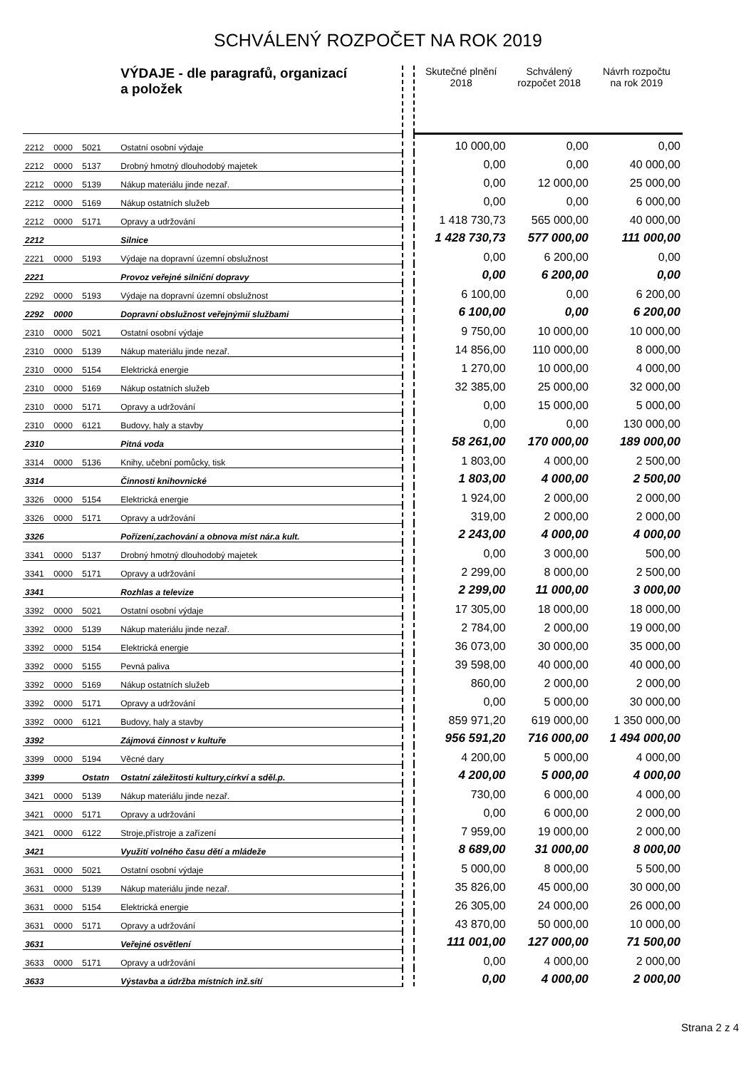SCHVÁLENÝ ROZPOČET NA ROK 2019
| | | | VÝDAJE - dle paragrafů, organizací a položek | | Skutečné plnění 2018 | Schválený rozpočet 2018 | Návrh rozpočtu na rok 2019 |
| 2212 | 0000 | 5021 | Ostatní osobní výdaje | | 10 000,00 | 0,00 | 0,00 |
| 2212 | 0000 | 5137 | Drobný hmotný dlouhodobý majetek | | 0,00 | 0,00 | 40 000,00 |
| 2212 | 0000 | 5139 | Nákup materiálu jinde nezař. | | 0,00 | 12 000,00 | 25 000,00 |
| 2212 | 0000 | 5169 | Nákup ostatních služeb | | 0,00 | 0,00 | 6 000,00 |
| 2212 | 0000 | 5171 | Opravy a udržování | | 1 418 730,73 | 565 000,00 | 40 000,00 |
| 2212 | | | Silnice | | 1 428 730,73 | 577 000,00 | 111 000,00 |
| 2221 | 0000 | 5193 | Výdaje na dopravní územní obslužnost | | 0,00 | 6 200,00 | 0,00 |
| 2221 | | | Provoz veřejné silniční dopravy | | 0,00 | 6 200,00 | 0,00 |
| 2292 | 0000 | 5193 | Výdaje na dopravní územní obslužnost | | 6 100,00 | 0,00 | 6 200,00 |
| 2292 | 0000 | | Dopravní obslužnost veřejnýmií službami | | 6 100,00 | 0,00 | 6 200,00 |
| 2310 | 0000 | 5021 | Ostatní osobní výdaje | | 9 750,00 | 10 000,00 | 10 000,00 |
| 2310 | 0000 | 5139 | Nákup materiálu jinde nezař. | | 14 856,00 | 110 000,00 | 8 000,00 |
| 2310 | 0000 | 5154 | Elektrická energie | | 1 270,00 | 10 000,00 | 4 000,00 |
| 2310 | 0000 | 5169 | Nákup ostatních služeb | | 32 385,00 | 25 000,00 | 32 000,00 |
| 2310 | 0000 | 5171 | Opravy a udržování | | 0,00 | 15 000,00 | 5 000,00 |
| 2310 | 0000 | 6121 | Budovy, haly a stavby | | 0,00 | 0,00 | 130 000,00 |
| 2310 | | | Pitná voda | | 58 261,00 | 170 000,00 | 189 000,00 |
| 3314 | 0000 | 5136 | Knihy, učební pomůcky, tisk | | 1 803,00 | 4 000,00 | 2 500,00 |
| 3314 | | | Činnosti knihovnické | | 1 803,00 | 4 000,00 | 2 500,00 |
| 3326 | 0000 | 5154 | Elektrická energie | | 1 924,00 | 2 000,00 | 2 000,00 |
| 3326 | 0000 | 5171 | Opravy a udržování | | 319,00 | 2 000,00 | 2 000,00 |
| 3326 | | | Pořízení,zachování a obnova míst nár.a kult. | | 2 243,00 | 4 000,00 | 4 000,00 |
| 3341 | 0000 | 5137 | Drobný hmotný dlouhodobý majetek | | 0,00 | 3 000,00 | 500,00 |
| 3341 | 0000 | 5171 | Opravy a udržování | | 2 299,00 | 8 000,00 | 2 500,00 |
| 3341 | | | Rozhlas a televize | | 2 299,00 | 11 000,00 | 3 000,00 |
| 3392 | 0000 | 5021 | Ostatní osobní výdaje | | 17 305,00 | 18 000,00 | 18 000,00 |
| 3392 | 0000 | 5139 | Nákup materiálu jinde nezař. | | 2 784,00 | 2 000,00 | 19 000,00 |
| 3392 | 0000 | 5154 | Elektrická energie | | 36 073,00 | 30 000,00 | 35 000,00 |
| 3392 | 0000 | 5155 | Pevná paliva | | 39 598,00 | 40 000,00 | 40 000,00 |
| 3392 | 0000 | 5169 | Nákup ostatních služeb | | 860,00 | 2 000,00 | 2 000,00 |
| 3392 | 0000 | 5171 | Opravy a udržování | | 0,00 | 5 000,00 | 30 000,00 |
| 3392 | 0000 | 6121 | Budovy, haly a stavby | | 859 971,20 | 619 000,00 | 1 350 000,00 |
| 3392 | | | Zájmová činnost v kultuře | | 956 591,20 | 716 000,00 | 1 494 000,00 |
| 3399 | 0000 | 5194 | Věcné dary | | 4 200,00 | 5 000,00 | 4 000,00 |
| 3399 | | Ostatn | Ostatní záležitosti kultury,církví a sděl.p. | | 4 200,00 | 5 000,00 | 4 000,00 |
| 3421 | 0000 | 5139 | Nákup materiálu jinde nezař. | | 730,00 | 6 000,00 | 4 000,00 |
| 3421 | 0000 | 5171 | Opravy a udržování | | 0,00 | 6 000,00 | 2 000,00 |
| 3421 | 0000 | 6122 | Stroje,přístroje a zařízení | | 7 959,00 | 19 000,00 | 2 000,00 |
| 3421 | | | Využití volného času dětí a mládeže | | 8 689,00 | 31 000,00 | 8 000,00 |
| 3631 | 0000 | 5021 | Ostatní osobní výdaje | | 5 000,00 | 8 000,00 | 5 500,00 |
| 3631 | 0000 | 5139 | Nákup materiálu jinde nezař. | | 35 826,00 | 45 000,00 | 30 000,00 |
| 3631 | 0000 | 5154 | Elektrická energie | | 26 305,00 | 24 000,00 | 26 000,00 |
| 3631 | 0000 | 5171 | Opravy a udržování | | 43 870,00 | 50 000,00 | 10 000,00 |
| 3631 | | | Veřejné osvětlení | | 111 001,00 | 127 000,00 | 71 500,00 |
| 3633 | 0000 | 5171 | Opravy a udržování | | 0,00 | 4 000,00 | 2 000,00 |
| 3633 | | | Výstavba a údržba místních inž.sítí | | 0,00 | 4 000,00 | 2 000,00 |
Strana 2 z 4